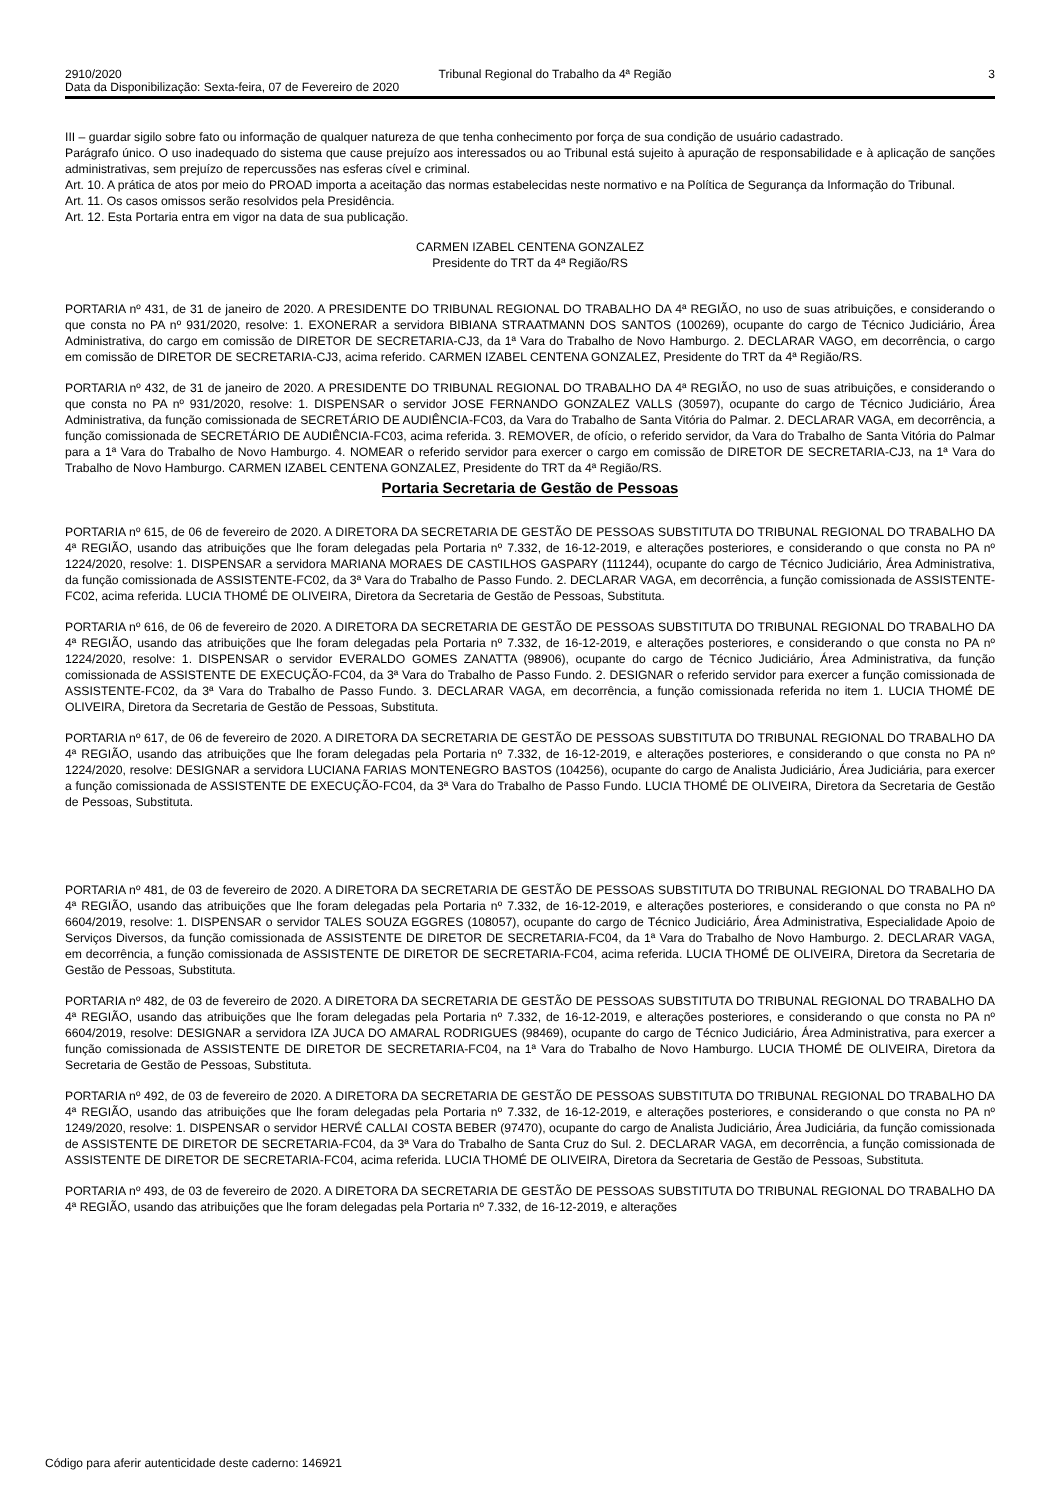2910/2020 Tribunal Regional do Trabalho da 4ª Região 3
Data da Disponibilização: Sexta-feira, 07 de Fevereiro de 2020
III – guardar sigilo sobre fato ou informação de qualquer natureza de que tenha conhecimento por força de sua condição de usuário cadastrado.
Parágrafo único. O uso inadequado do sistema que cause prejuízo aos interessados ou ao Tribunal está sujeito à apuração de responsabilidade e à aplicação de sanções administrativas, sem prejuízo de repercussões nas esferas cível e criminal.
Art. 10. A prática de atos por meio do PROAD importa a aceitação das normas estabelecidas neste normativo e na Política de Segurança da Informação do Tribunal.
Art. 11. Os casos omissos serão resolvidos pela Presidência.
Art. 12. Esta Portaria entra em vigor na data de sua publicação.
CARMEN IZABEL CENTENA GONZALEZ
Presidente do TRT da 4ª Região/RS
PORTARIA nº 431, de 31 de janeiro de 2020. A PRESIDENTE DO TRIBUNAL REGIONAL DO TRABALHO DA 4ª REGIÃO, no uso de suas atribuições, e considerando o que consta no PA nº 931/2020, resolve: 1. EXONERAR a servidora BIBIANA STRAATMANN DOS SANTOS (100269), ocupante do cargo de Técnico Judiciário, Área Administrativa, do cargo em comissão de DIRETOR DE SECRETARIA-CJ3, da 1ª Vara do Trabalho de Novo Hamburgo. 2. DECLARAR VAGO, em decorrência, o cargo em comissão de DIRETOR DE SECRETARIA-CJ3, acima referido. CARMEN IZABEL CENTENA GONZALEZ, Presidente do TRT da 4ª Região/RS.
PORTARIA nº 432, de 31 de janeiro de 2020. A PRESIDENTE DO TRIBUNAL REGIONAL DO TRABALHO DA 4ª REGIÃO, no uso de suas atribuições, e considerando o que consta no PA nº 931/2020, resolve: 1. DISPENSAR o servidor JOSE FERNANDO GONZALEZ VALLS (30597), ocupante do cargo de Técnico Judiciário, Área Administrativa, da função comissionada de SECRETÁRIO DE AUDIÊNCIA-FC03, da Vara do Trabalho de Santa Vitória do Palmar. 2. DECLARAR VAGA, em decorrência, a função comissionada de SECRETÁRIO DE AUDIÊNCIA-FC03, acima referida. 3. REMOVER, de ofício, o referido servidor, da Vara do Trabalho de Santa Vitória do Palmar para a 1ª Vara do Trabalho de Novo Hamburgo. 4. NOMEAR o referido servidor para exercer o cargo em comissão de DIRETOR DE SECRETARIA-CJ3, na 1ª Vara do Trabalho de Novo Hamburgo. CARMEN IZABEL CENTENA GONZALEZ, Presidente do TRT da 4ª Região/RS.
Portaria Secretaria de Gestão de Pessoas
PORTARIA nº 615, de 06 de fevereiro de 2020. A DIRETORA DA SECRETARIA DE GESTÃO DE PESSOAS SUBSTITUTA DO TRIBUNAL REGIONAL DO TRABALHO DA 4ª REGIÃO, usando das atribuições que lhe foram delegadas pela Portaria nº 7.332, de 16-12-2019, e alterações posteriores, e considerando o que consta no PA nº 1224/2020, resolve: 1. DISPENSAR a servidora MARIANA MORAES DE CASTILHOS GASPARY (111244), ocupante do cargo de Técnico Judiciário, Área Administrativa, da função comissionada de ASSISTENTE-FC02, da 3ª Vara do Trabalho de Passo Fundo. 2. DECLARAR VAGA, em decorrência, a função comissionada de ASSISTENTE-FC02, acima referida. LUCIA THOMÉ DE OLIVEIRA, Diretora da Secretaria de Gestão de Pessoas, Substituta.
PORTARIA nº 616, de 06 de fevereiro de 2020. A DIRETORA DA SECRETARIA DE GESTÃO DE PESSOAS SUBSTITUTA DO TRIBUNAL REGIONAL DO TRABALHO DA 4ª REGIÃO, usando das atribuições que lhe foram delegadas pela Portaria nº 7.332, de 16-12-2019, e alterações posteriores, e considerando o que consta no PA nº 1224/2020, resolve: 1. DISPENSAR o servidor EVERALDO GOMES ZANATTA (98906), ocupante do cargo de Técnico Judiciário, Área Administrativa, da função comissionada de ASSISTENTE DE EXECUÇÃO-FC04, da 3ª Vara do Trabalho de Passo Fundo. 2. DESIGNAR o referido servidor para exercer a função comissionada de ASSISTENTE-FC02, da 3ª Vara do Trabalho de Passo Fundo. 3. DECLARAR VAGA, em decorrência, a função comissionada referida no item 1. LUCIA THOMÉ DE OLIVEIRA, Diretora da Secretaria de Gestão de Pessoas, Substituta.
PORTARIA nº 617, de 06 de fevereiro de 2020. A DIRETORA DA SECRETARIA DE GESTÃO DE PESSOAS SUBSTITUTA DO TRIBUNAL REGIONAL DO TRABALHO DA 4ª REGIÃO, usando das atribuições que lhe foram delegadas pela Portaria nº 7.332, de 16-12-2019, e alterações posteriores, e considerando o que consta no PA nº 1224/2020, resolve: DESIGNAR a servidora LUCIANA FARIAS MONTENEGRO BASTOS (104256), ocupante do cargo de Analista Judiciário, Área Judiciária, para exercer a função comissionada de ASSISTENTE DE EXECUÇÃO-FC04, da 3ª Vara do Trabalho de Passo Fundo. LUCIA THOMÉ DE OLIVEIRA, Diretora da Secretaria de Gestão de Pessoas, Substituta.
PORTARIA nº 481, de 03 de fevereiro de 2020. A DIRETORA DA SECRETARIA DE GESTÃO DE PESSOAS SUBSTITUTA DO TRIBUNAL REGIONAL DO TRABALHO DA 4ª REGIÃO, usando das atribuições que lhe foram delegadas pela Portaria nº 7.332, de 16-12-2019, e alterações posteriores, e considerando o que consta no PA nº 6604/2019, resolve: 1. DISPENSAR o servidor TALES SOUZA EGGRES (108057), ocupante do cargo de Técnico Judiciário, Área Administrativa, Especialidade Apoio de Serviços Diversos, da função comissionada de ASSISTENTE DE DIRETOR DE SECRETARIA-FC04, da 1ª Vara do Trabalho de Novo Hamburgo. 2. DECLARAR VAGA, em decorrência, a função comissionada de ASSISTENTE DE DIRETOR DE SECRETARIA-FC04, acima referida. LUCIA THOMÉ DE OLIVEIRA, Diretora da Secretaria de Gestão de Pessoas, Substituta.
PORTARIA nº 482, de 03 de fevereiro de 2020. A DIRETORA DA SECRETARIA DE GESTÃO DE PESSOAS SUBSTITUTA DO TRIBUNAL REGIONAL DO TRABALHO DA 4ª REGIÃO, usando das atribuições que lhe foram delegadas pela Portaria nº 7.332, de 16-12-2019, e alterações posteriores, e considerando o que consta no PA nº 6604/2019, resolve: DESIGNAR a servidora IZA JUCA DO AMARAL RODRIGUES (98469), ocupante do cargo de Técnico Judiciário, Área Administrativa, para exercer a função comissionada de ASSISTENTE DE DIRETOR DE SECRETARIA-FC04, na 1ª Vara do Trabalho de Novo Hamburgo. LUCIA THOMÉ DE OLIVEIRA, Diretora da Secretaria de Gestão de Pessoas, Substituta.
PORTARIA nº 492, de 03 de fevereiro de 2020. A DIRETORA DA SECRETARIA DE GESTÃO DE PESSOAS SUBSTITUTA DO TRIBUNAL REGIONAL DO TRABALHO DA 4ª REGIÃO, usando das atribuições que lhe foram delegadas pela Portaria nº 7.332, de 16-12-2019, e alterações posteriores, e considerando o que consta no PA nº 1249/2020, resolve: 1. DISPENSAR o servidor HERVÉ CALLAI COSTA BEBER (97470), ocupante do cargo de Analista Judiciário, Área Judiciária, da função comissionada de ASSISTENTE DE DIRETOR DE SECRETARIA-FC04, da 3ª Vara do Trabalho de Santa Cruz do Sul. 2. DECLARAR VAGA, em decorrência, a função comissionada de ASSISTENTE DE DIRETOR DE SECRETARIA-FC04, acima referida. LUCIA THOMÉ DE OLIVEIRA, Diretora da Secretaria de Gestão de Pessoas, Substituta.
PORTARIA nº 493, de 03 de fevereiro de 2020. A DIRETORA DA SECRETARIA DE GESTÃO DE PESSOAS SUBSTITUTA DO TRIBUNAL REGIONAL DO TRABALHO DA 4ª REGIÃO, usando das atribuições que lhe foram delegadas pela Portaria nº 7.332, de 16-12-2019, e alterações
Código para aferir autenticidade deste caderno: 146921